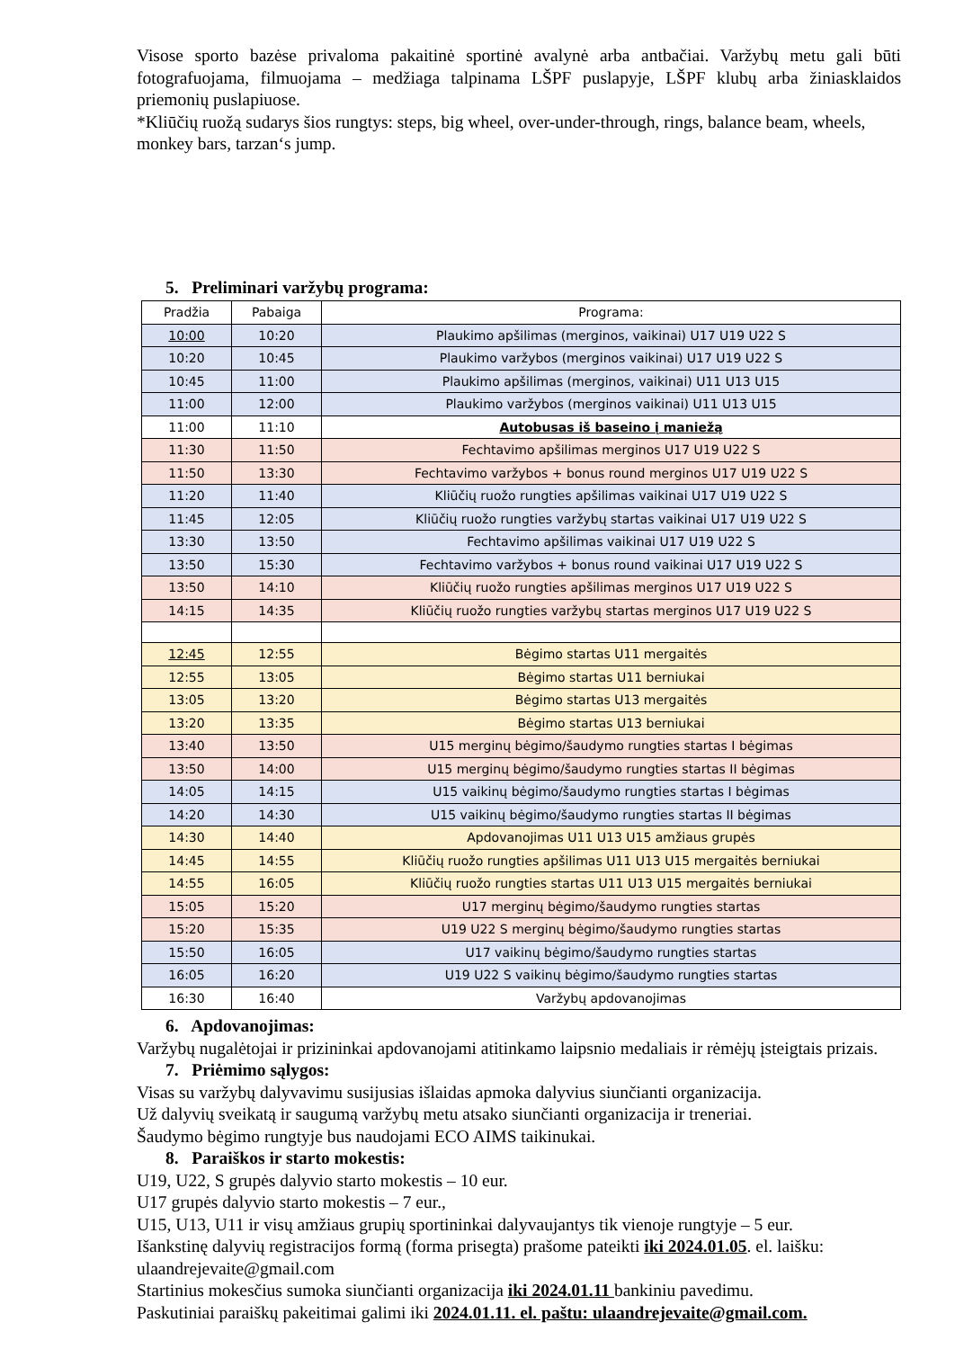Visose sporto bazėse privaloma pakaitinė sportinė avalynė arba antbačiai. Varžybų metu gali būti fotografuojama, filmuojama – medžiaga talpinama LŠPF puslapyje, LŠPF klubų arba žiniasklaidos priemonių puslapiuose.
*Kliūčių ruožą sudarys šios rungtys: steps, big wheel, over-under-through, rings, balance beam, wheels, monkey bars, tarzan‘s jump.
5. Preliminari varžybų programa:
| Pradžia | Pabaiga | Programa: |
| --- | --- | --- |
| 10:00 | 10:20 | Plaukimo apšilimas (merginos, vaikinai) U17 U19 U22 S |
| 10:20 | 10:45 | Plaukimo varžybos (merginos vaikinai) U17 U19 U22 S |
| 10:45 | 11:00 | Plaukimo apšilimas (merginos, vaikinai) U11 U13 U15 |
| 11:00 | 12:00 | Plaukimo varžybos (merginos vaikinai) U11 U13 U15 |
| 11:00 | 11:10 | Autobusas iš baseino į maniežą |
| 11:30 | 11:50 | Fechtavimo apšilimas merginos U17 U19 U22 S |
| 11:50 | 13:30 | Fechtavimo varžybos + bonus round merginos U17 U19 U22 S |
| 11:20 | 11:40 | Kliūčių ruožo rungties apšilimas vaikinai U17 U19 U22 S |
| 11:45 | 12:05 | Kliūčių ruožo rungties varžybų startas vaikinai U17 U19 U22 S |
| 13:30 | 13:50 | Fechtavimo apšilimas vaikinai U17 U19 U22 S |
| 13:50 | 15:30 | Fechtavimo varžybos + bonus round vaikinai U17 U19 U22 S |
| 13:50 | 14:10 | Kliūčių ruožo rungties apšilimas merginos U17 U19 U22 S |
| 14:15 | 14:35 | Kliūčių ruožo rungties varžybų startas merginos U17 U19 U22 S |
| 12:45 | 12:55 | Bėgimo startas U11 mergaitės |
| 12:55 | 13:05 | Bėgimo startas U11 berniukai |
| 13:05 | 13:20 | Bėgimo startas U13 mergaitės |
| 13:20 | 13:35 | Bėgimo startas U13 berniukai |
| 13:40 | 13:50 | U15 merginų bėgimo/šaudymo rungties startas I bėgimas |
| 13:50 | 14:00 | U15 merginų bėgimo/šaudymo rungties startas II bėgimas |
| 14:05 | 14:15 | U15 vaikinų bėgimo/šaudymo rungties startas I bėgimas |
| 14:20 | 14:30 | U15 vaikinų bėgimo/šaudymo rungties startas II bėgimas |
| 14:30 | 14:40 | Apdovanojimas U11 U13 U15 amžiaus grupės |
| 14:45 | 14:55 | Kliūčių ruožo rungties apšilimas U11 U13 U15 mergaitės berniukai |
| 14:55 | 16:05 | Kliūčių ruožo rungties startas U11 U13 U15 mergaitės berniukai |
| 15:05 | 15:20 | U17 merginų bėgimo/šaudymo rungties startas |
| 15:20 | 15:35 | U19 U22 S merginų bėgimo/šaudymo rungties startas |
| 15:50 | 16:05 | U17 vaikinų bėgimo/šaudymo rungties startas |
| 16:05 | 16:20 | U19 U22 S vaikinų bėgimo/šaudymo rungties startas |
| 16:30 | 16:40 | Varžybų apdovanojimas |
6. Apdovanojimas:
Varžybų nugalėtojai ir prizininkai apdovanojami atitinkamo laipsnio medaliais ir rėmėjų įsteigtais prizais.
7. Priėmimo sąlygos:
Visas su varžybų dalyvavimu susijusias išlaidas apmoka dalyvius siunčianti organizacija.
Už dalyvių sveikatą ir saugumą varžybų metu atsako siunčianti organizacija ir treneriai.
Šaudymo bėgimo rungtyje bus naudojami ECO AIMS taikinukai.
8. Paraiškos ir starto mokestis:
U19, U22, S grupės dalyvio starto mokestis – 10 eur.
U17 grupės dalyvio starto mokestis – 7 eur.,
U15, U13, U11 ir visų amžiaus grupių sportininkai dalyvaujantys tik vienoje rungtyje – 5 eur.
Išankstinę dalyvių registracijos formą (forma prisegta) prašome pateikti iki 2024.01.05. el. laišku: ulaandrejevaite@gmail.com
Startinius mokesčius sumoka siunčianti organizacija iki 2024.01.11 bankiniu pavedimu.
Paskutiniai paraiškų pakeitimai galimi iki 2024.01.11. el. paštu: ulaandrejevaite@gmail.com.